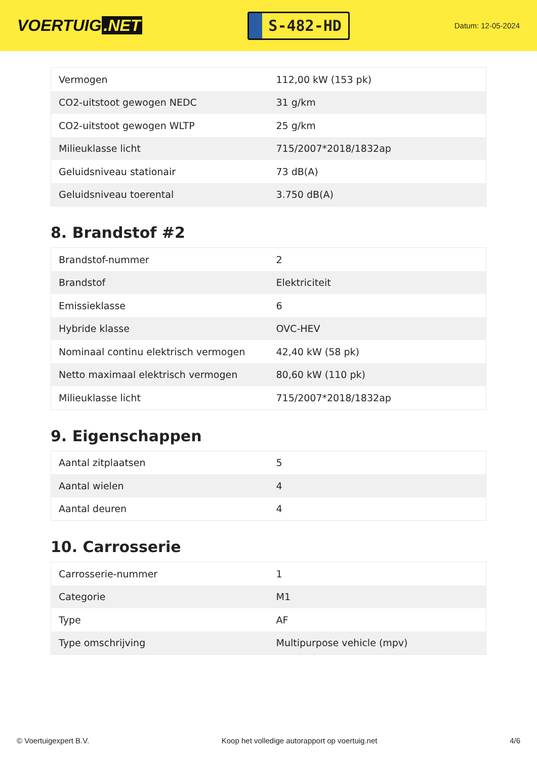VOERTUIG.NET
S-482-HD
Datum: 12-05-2024
| Vermogen | 112,00 kW (153 pk) |
| CO2-uitstoot gewogen NEDC | 31 g/km |
| CO2-uitstoot gewogen WLTP | 25 g/km |
| Milieuklasse licht | 715/2007*2018/1832ap |
| Geluidsniveau stationair | 73 dB(A) |
| Geluidsniveau toerental | 3.750 dB(A) |
8. Brandstof #2
| Brandstof-nummer | 2 |
| Brandstof | Elektriciteit |
| Emissieklasse | 6 |
| Hybride klasse | OVC-HEV |
| Nominaal continu elektrisch vermogen | 42,40 kW (58 pk) |
| Netto maximaal elektrisch vermogen | 80,60 kW (110 pk) |
| Milieuklasse licht | 715/2007*2018/1832ap |
9. Eigenschappen
| Aantal zitplaatsen | 5 |
| Aantal wielen | 4 |
| Aantal deuren | 4 |
10. Carrosserie
| Carrosserie-nummer | 1 |
| Categorie | M1 |
| Type | AF |
| Type omschrijving | Multipurpose vehicle (mpv) |
© Voertuigexpert B.V. Koop het volledige autorapport op voertuig.net 4/6